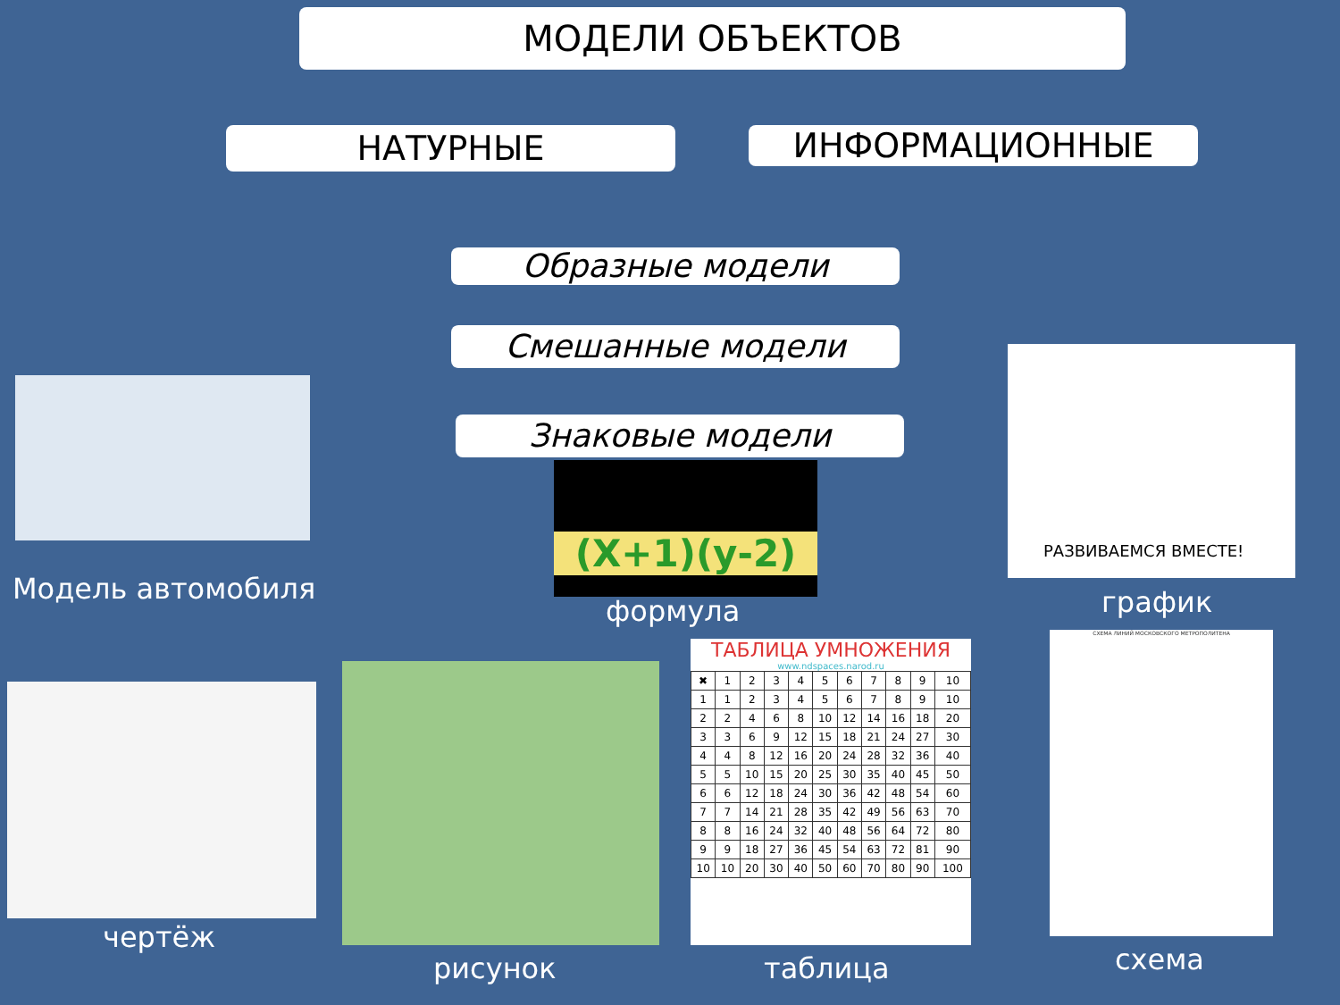МОДЕЛИ ОБЪЕКТОВ
НАТУРНЫЕ ИНФОРМАЦИОННЫЕ
Образные модели
Смешанные модели
Знаковые модели
Модель автомобиля
(X+1)(y-2)
формула
РАЗВИВАЕМСЯ ВМЕСТЕ!
график
чертёж
рисунок
ТАБЛИЦА УМНОЖЕНИЯ
www.ndspaces.narod.ru
| ✖ | 1 | 2 | 3 | 4 | 5 | 6 | 7 | 8 | 9 | 10 |
| 1 | 1 | 2 | 3 | 4 | 5 | 6 | 7 | 8 | 9 | 10 |
| 2 | 2 | 4 | 6 | 8 | 10 | 12 | 14 | 16 | 18 | 20 |
| 3 | 3 | 6 | 9 | 12 | 15 | 18 | 21 | 24 | 27 | 30 |
| 4 | 4 | 8 | 12 | 16 | 20 | 24 | 28 | 32 | 36 | 40 |
| 5 | 5 | 10 | 15 | 20 | 25 | 30 | 35 | 40 | 45 | 50 |
| 6 | 6 | 12 | 18 | 24 | 30 | 36 | 42 | 48 | 54 | 60 |
| 7 | 7 | 14 | 21 | 28 | 35 | 42 | 49 | 56 | 63 | 70 |
| 8 | 8 | 16 | 24 | 32 | 40 | 48 | 56 | 64 | 72 | 80 |
| 9 | 9 | 18 | 27 | 36 | 45 | 54 | 63 | 72 | 81 | 90 |
| 10 | 10 | 20 | 30 | 40 | 50 | 60 | 70 | 80 | 90 | 100 |
таблица
СХЕМА ЛИНИЙ МОСКОВСКОГО МЕТРОПОЛИТЕНА
схема